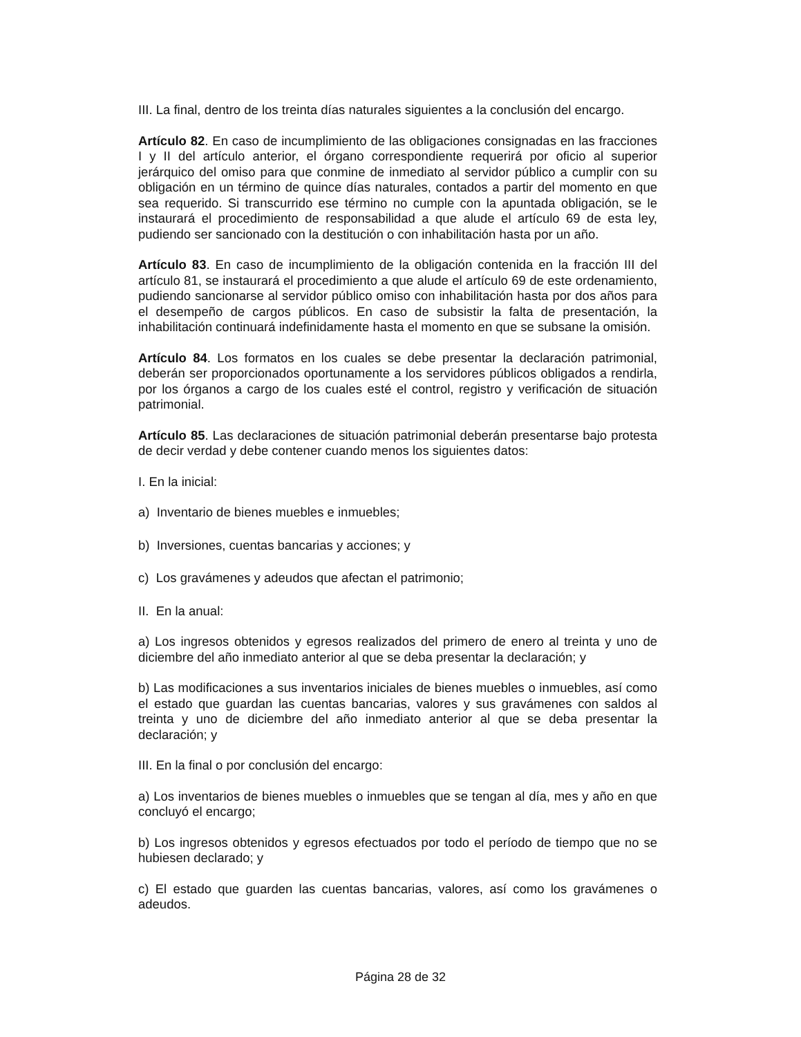III. La final, dentro de los treinta días naturales siguientes a la conclusión del encargo.
Artículo 82. En caso de incumplimiento de las obligaciones consignadas en las fracciones I y II del artículo anterior, el órgano correspondiente requerirá por oficio al superior jerárquico del omiso para que conmine de inmediato al servidor público a cumplir con su obligación en un término de quince días naturales, contados a partir del momento en que sea requerido. Si transcurrido ese término no cumple con la apuntada obligación, se le instaurará el procedimiento de responsabilidad a que alude el artículo 69 de esta ley, pudiendo ser sancionado con la destitución o con inhabilitación hasta por un año.
Artículo 83. En caso de incumplimiento de la obligación contenida en la fracción III del artículo 81, se instaurará el procedimiento a que alude el artículo 69 de este ordenamiento, pudiendo sancionarse al servidor público omiso con inhabilitación hasta por dos años para el desempeño de cargos públicos. En caso de subsistir la falta de presentación, la inhabilitación continuará indefinidamente hasta el momento en que se subsane la omisión.
Artículo 84. Los formatos en los cuales se debe presentar la declaración patrimonial, deberán ser proporcionados oportunamente a los servidores públicos obligados a rendirla, por los órganos a cargo de los cuales esté el control, registro y verificación de situación patrimonial.
Artículo 85. Las declaraciones de situación patrimonial deberán presentarse bajo protesta de decir verdad y debe contener cuando menos los siguientes datos:
I. En la inicial:
a) Inventario de bienes muebles e inmuebles;
b) Inversiones, cuentas bancarias y acciones; y
c) Los gravámenes y adeudos que afectan el patrimonio;
II. En la anual:
a) Los ingresos obtenidos y egresos realizados del primero de enero al treinta y uno de diciembre del año inmediato anterior al que se deba presentar la declaración; y
b) Las modificaciones a sus inventarios iniciales de bienes muebles o inmuebles, así como el estado que guardan las cuentas bancarias, valores y sus gravámenes con saldos al treinta y uno de diciembre del año inmediato anterior al que se deba presentar la declaración; y
III. En la final o por conclusión del encargo:
a) Los inventarios de bienes muebles o inmuebles que se tengan al día, mes y año en que concluyó el encargo;
b) Los ingresos obtenidos y egresos efectuados por todo el período de tiempo que no se hubiesen declarado; y
c) El estado que guarden las cuentas bancarias, valores, así como los gravámenes o adeudos.
Página 28 de 32